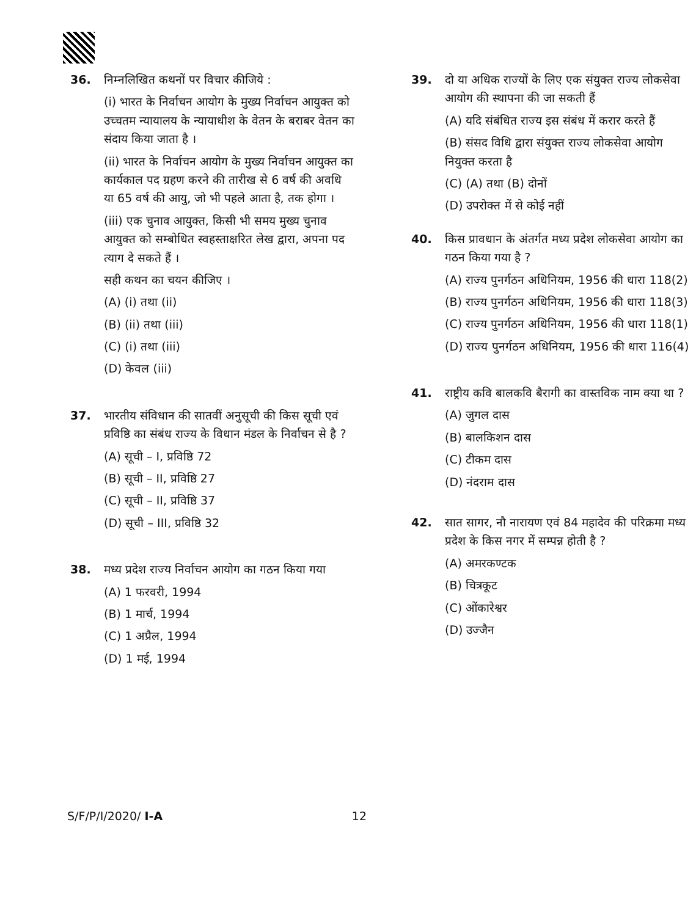36. निम्नलिखित कथनों पर विचार कीजिये :
(i) भारत के निर्वाचन आयोग के मुख्य निर्वाचन आयुक्त को उच्चतम न्यायालय के न्यायाधीश के वेतन के बराबर वेतन का संदाय किया जाता है ।
(ii) भारत के निर्वाचन आयोग के मुख्य निर्वाचन आयुक्त का कार्यकाल पद ग्रहण करने की तारीख से 6 वर्ष की अवधि या 65 वर्ष की आयु, जो भी पहले आता है, तक होगा ।
(iii) एक चुनाव आयुक्त, किसी भी समय मुख्य चुनाव आयुक्त को सम्बोधित स्वहस्ताक्षरित लेख द्वारा, अपना पद त्याग दे सकते हैं ।
सही कथन का चयन कीजिए ।
(A) (i) तथा (ii)
(B) (ii) तथा (iii)
(C) (i) तथा (iii)
(D) केवल (iii)
37. भारतीय संविधान की सातवीं अनुसूची की किस सूची एवं प्रविष्ठि का संबंध राज्य के विधान मंडल के निर्वाचन से है ?
(A) सूची – I, प्रविष्ठि 72
(B) सूची – II, प्रविष्ठि 27
(C) सूची – II, प्रविष्ठि 37
(D) सूची – III, प्रविष्ठि 32
38. मध्य प्रदेश राज्य निर्वाचन आयोग का गठन किया गया
(A) 1 फरवरी, 1994
(B) 1 मार्च, 1994
(C) 1 अप्रैल, 1994
(D) 1 मई, 1994
39. दो या अधिक राज्यों के लिए एक संयुक्त राज्य लोकसेवा आयोग की स्थापना की जा सकती हैं
(A) यदि संबंधित राज्य इस संबंध में करार करते हैं
(B) संसद विधि द्वारा संयुक्त राज्य लोकसेवा आयोग नियुक्त करता है
(C) (A) तथा (B) दोनों
(D) उपरोक्त में से कोई नहीं
40. किस प्रावधान के अंतर्गत मध्य प्रदेश लोकसेवा आयोग का गठन किया गया है ?
(A) राज्य पुनर्गठन अधिनियम, 1956 की धारा 118(2)
(B) राज्य पुनर्गठन अधिनियम, 1956 की धारा 118(3)
(C) राज्य पुनर्गठन अधिनियम, 1956 की धारा 118(1)
(D) राज्य पुनर्गठन अधिनियम, 1956 की धारा 116(4)
41. राष्ट्रीय कवि बालकवि बैरागी का वास्तविक नाम क्या था ?
(A) जुगल दास
(B) बालकिशन दास
(C) टीकम दास
(D) नंदराम दास
42. सात सागर, नौ नारायण एवं 84 महादेव की परिक्रमा मध्य प्रदेश के किस नगर में सम्पन्न होती है ?
(A) अमरकण्टक
(B) चित्रकूट
(C) ओंकारेश्वर
(D) उज्जैन
S/F/P/I/2020/ I-A 12